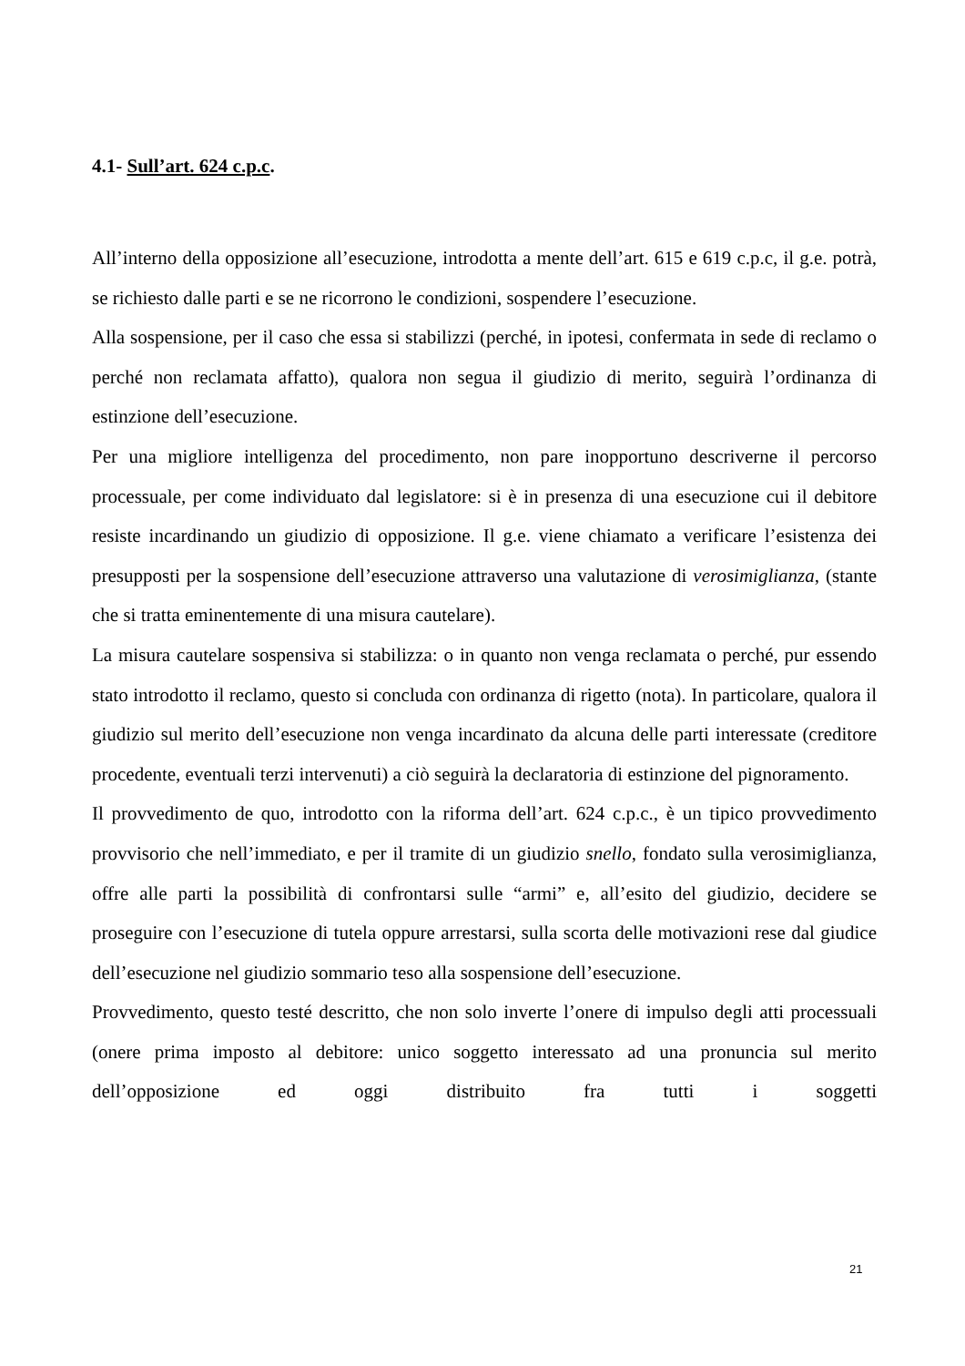4.1- Sull’art. 624 c.p.c.
All’interno della opposizione all’esecuzione, introdotta a mente dell’art. 615 e 619 c.p.c, il g.e. potrà, se richiesto dalle parti e se ne ricorrono le condizioni, sospendere l’esecuzione.
Alla sospensione, per il caso che essa si stabilizzi (perché, in ipotesi, confermata in sede di reclamo o perché non reclamata affatto), qualora non segua il giudizio di merito, seguirà l’ordinanza di estinzione dell’esecuzione.
Per una migliore intelligenza del procedimento, non pare inopportuno descriverne il percorso processuale, per come individuato dal legislatore: si è in presenza di una esecuzione cui il debitore resiste incardinando un giudizio di opposizione. Il g.e. viene chiamato a verificare l’esistenza dei presupposti per la sospensione dell’esecuzione attraverso una valutazione di verosimiglianza, (stante che si tratta eminentemente di una misura cautelare).
La misura cautelare sospensiva si stabilizza: o in quanto non venga reclamata o perché, pur essendo stato introdotto il reclamo, questo si concluda con ordinanza di rigetto (nota). In particolare, qualora il giudizio sul merito dell’esecuzione non venga incardinato da alcuna delle parti interessate (creditore procedente, eventuali terzi intervenuti) a ciò seguirà la declaratoria di estinzione del pignoramento.
Il provvedimento de quo, introdotto con la riforma dell’art. 624 c.p.c., è un tipico provvedimento provvisorio che nell’immediato, e per il tramite di un giudizio snello, fondato sulla verosimiglianza, offre alle parti la possibilità di confrontarsi sulle “armi” e, all’esito del giudizio, decidere se proseguire con l’esecuzione di tutela oppure arrestarsi, sulla scorta delle motivazioni rese dal giudice dell’esecuzione nel giudizio sommario teso alla sospensione dell’esecuzione.
Provvedimento, questo testé descritto, che non solo inverte l’onere di impulso degli atti processuali (onere prima imposto al debitore: unico soggetto interessato ad una pronuncia sul merito dell’opposizione ed oggi distribuito fra tutti i soggetti
21